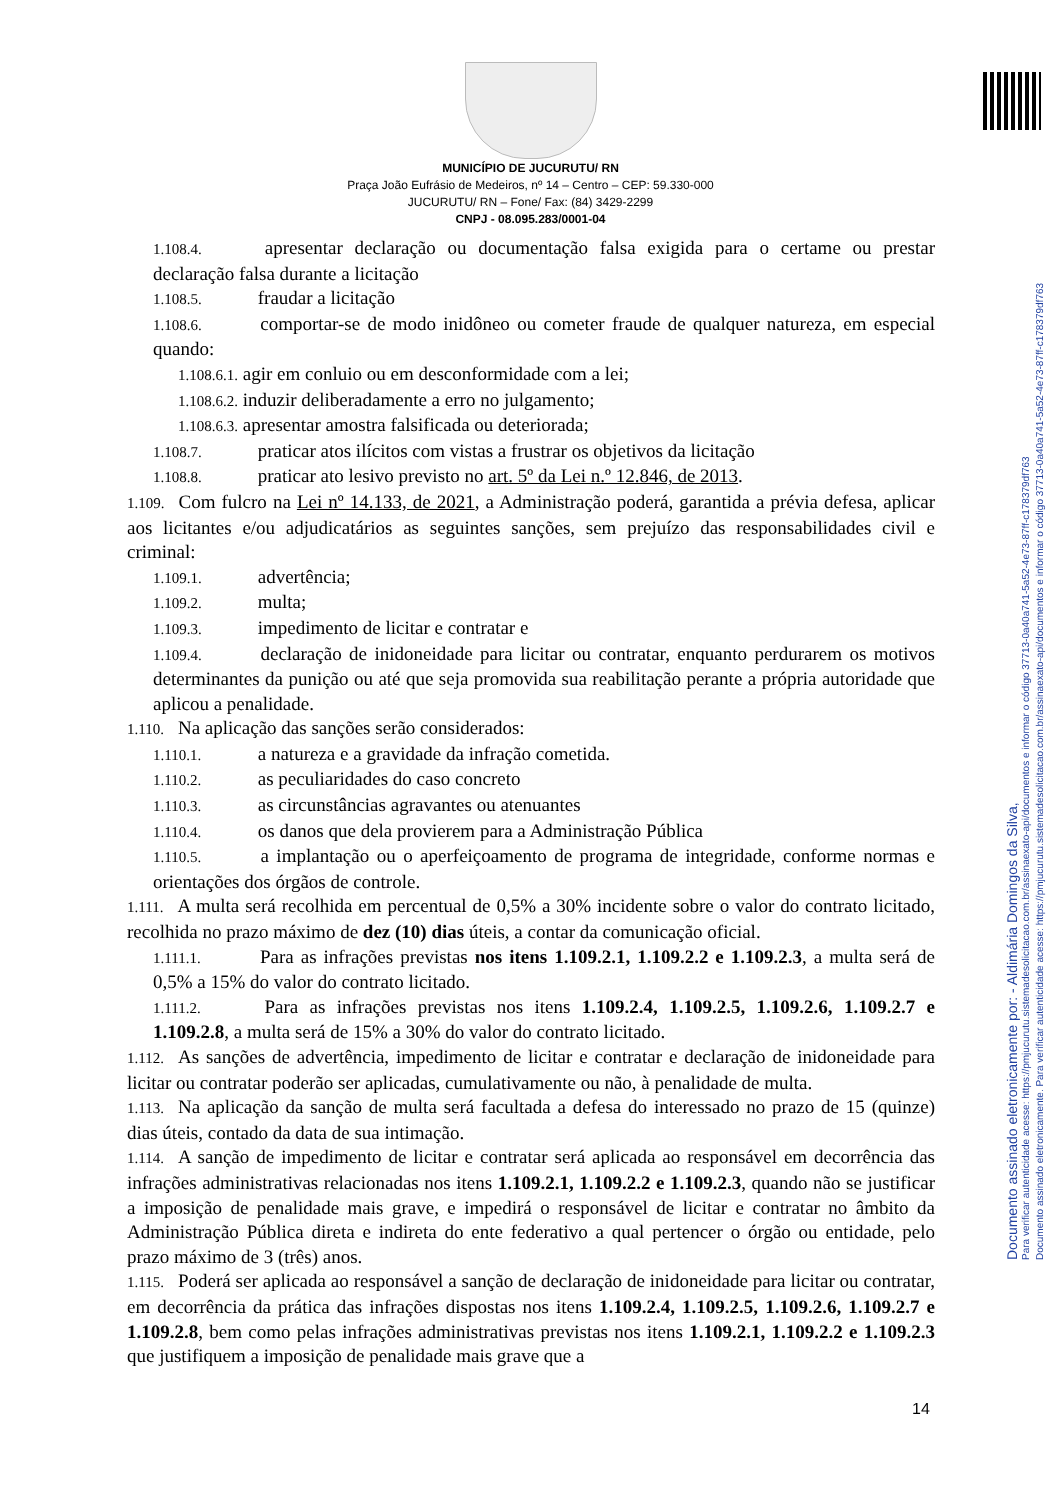Documento assinado eletronicamente por: - Aldimária Domingos da Silva,
Para verificar autenticidade acesse: https://pmjucurutu.sistemadesolicitacao.com.br/assinaexato-api/documentos e informar o código 37713-0a40a741-5a52-4e73-87ff-c178379df763
Documento assinado eletronicamente. Para verificar autenticidade acesse: https://pmjucurutu.sistemadesolicitacao.com.br/assinaexato-api/documentos e informar o código 37713-0a40a741-5a52-4e73-87ff-c178379df763
MUNICÍPIO DE JUCURUTU/ RN
Praça João Eufrásio de Medeiros, nº 14 – Centro – CEP: 59.330-000
JUCURUTU/ RN – Fone/ Fax: (84) 3429-2299
CNPJ - 08.095.283/0001-04
1.108.4. apresentar declaração ou documentação falsa exigida para o certame ou prestar declaração falsa durante a licitação
1.108.5. fraudar a licitação
1.108.6. comportar-se de modo inidôneo ou cometer fraude de qualquer natureza, em especial quando:
1.108.6.1. agir em conluio ou em desconformidade com a lei;
1.108.6.2. induzir deliberadamente a erro no julgamento;
1.108.6.3. apresentar amostra falsificada ou deteriorada;
1.108.7. praticar atos ilícitos com vistas a frustrar os objetivos da licitação
1.108.8. praticar ato lesivo previsto no art. 5º da Lei n.º 12.846, de 2013.
1.109. Com fulcro na Lei nº 14.133, de 2021, a Administração poderá, garantida a prévia defesa, aplicar aos licitantes e/ou adjudicatários as seguintes sanções, sem prejuízo das responsabilidades civil e criminal:
1.109.1. advertência;
1.109.2. multa;
1.109.3. impedimento de licitar e contratar e
1.109.4. declaração de inidoneidade para licitar ou contratar, enquanto perdurarem os motivos determinantes da punição ou até que seja promovida sua reabilitação perante a própria autoridade que aplicou a penalidade.
1.110. Na aplicação das sanções serão considerados:
1.110.1. a natureza e a gravidade da infração cometida.
1.110.2. as peculiaridades do caso concreto
1.110.3. as circunstâncias agravantes ou atenuantes
1.110.4. os danos que dela provierem para a Administração Pública
1.110.5. a implantação ou o aperfeiçoamento de programa de integridade, conforme normas e orientações dos órgãos de controle.
1.111. A multa será recolhida em percentual de 0,5% a 30% incidente sobre o valor do contrato licitado, recolhida no prazo máximo de dez (10) dias úteis, a contar da comunicação oficial.
1.111.1. Para as infrações previstas nos itens 1.109.2.1, 1.109.2.2 e 1.109.2.3, a multa será de 0,5% a 15% do valor do contrato licitado.
1.111.2. Para as infrações previstas nos itens 1.109.2.4, 1.109.2.5, 1.109.2.6, 1.109.2.7 e 1.109.2.8, a multa será de 15% a 30% do valor do contrato licitado.
1.112. As sanções de advertência, impedimento de licitar e contratar e declaração de inidoneidade para licitar ou contratar poderão ser aplicadas, cumulativamente ou não, à penalidade de multa.
1.113. Na aplicação da sanção de multa será facultada a defesa do interessado no prazo de 15 (quinze) dias úteis, contado da data de sua intimação.
1.114. A sanção de impedimento de licitar e contratar será aplicada ao responsável em decorrência das infrações administrativas relacionadas nos itens 1.109.2.1, 1.109.2.2 e 1.109.2.3, quando não se justificar a imposição de penalidade mais grave, e impedirá o responsável de licitar e contratar no âmbito da Administração Pública direta e indireta do ente federativo a qual pertencer o órgão ou entidade, pelo prazo máximo de 3 (três) anos.
1.115. Poderá ser aplicada ao responsável a sanção de declaração de inidoneidade para licitar ou contratar, em decorrência da prática das infrações dispostas nos itens 1.109.2.4, 1.109.2.5, 1.109.2.6, 1.109.2.7 e 1.109.2.8, bem como pelas infrações administrativas previstas nos itens 1.109.2.1, 1.109.2.2 e 1.109.2.3 que justifiquem a imposição de penalidade mais grave que a
14